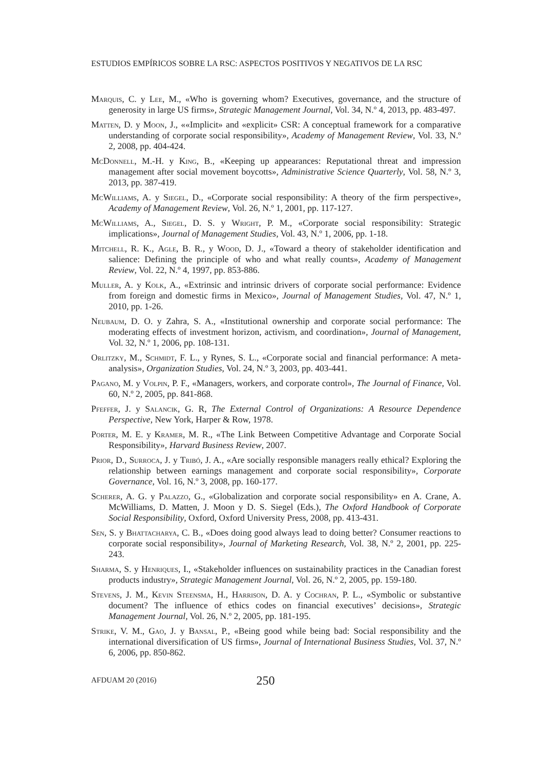ESTUDIOS EMPÍRICOS SOBRE LA RSC: ASPECTOS POSITIVOS Y NEGATIVOS DE LA RSC
Marquis, C. y Lee, M., «Who is governing whom? Executives, governance, and the structure of generosity in large US firms», Strategic Management Journal, Vol. 34, N.º 4, 2013, pp. 483-497.
Matten, D. y Moon, J., ««Implicit» and «explicit» CSR: A conceptual framework for a comparative understanding of corporate social responsibility», Academy of Management Review, Vol. 33, N.º 2, 2008, pp. 404-424.
McDonnell, M.-H. y King, B., «Keeping up appearances: Reputational threat and impression management after social movement boycotts», Administrative Science Quarterly, Vol. 58, N.º 3, 2013, pp. 387-419.
McWilliams, A. y Siegel, D., «Corporate social responsibility: A theory of the firm perspective», Academy of Management Review, Vol. 26, N.º 1, 2001, pp. 117-127.
McWilliams, A., Siegel, D. S. y Wright, P. M., «Corporate social responsibility: Strategic implications», Journal of Management Studies, Vol. 43, N.º 1, 2006, pp. 1-18.
Mitchell, R. K., Agle, B. R., y Wood, D. J., «Toward a theory of stakeholder identification and salience: Defining the principle of who and what really counts», Academy of Management Review, Vol. 22, N.º 4, 1997, pp. 853-886.
Muller, A. y Kolk, A., «Extrinsic and intrinsic drivers of corporate social performance: Evidence from foreign and domestic firms in Mexico», Journal of Management Studies, Vol. 47, N.º 1, 2010, pp. 1-26.
Neubaum, D. O. y Zahra, S. A., «Institutional ownership and corporate social performance: The moderating effects of investment horizon, activism, and coordination», Journal of Management, Vol. 32, N.º 1, 2006, pp. 108-131.
Orlitzky, M., Schmidt, F. L., y Rynes, S. L., «Corporate social and financial performance: A meta-analysis», Organization Studies, Vol. 24, N.º 3, 2003, pp. 403-441.
Pagano, M. y Volpin, P. F., «Managers, workers, and corporate control», The Journal of Finance, Vol. 60, N.º 2, 2005, pp. 841-868.
Pfeffer, J. y Salancik, G. R, The External Control of Organizations: A Resource Dependence Perspective, New York, Harper & Row, 1978.
Porter, M. E. y Kramer, M. R., «The Link Between Competitive Advantage and Corporate Social Responsibility», Harvard Business Review, 2007.
Prior, D., Surroca, J. y Tribó, J. A., «Are socially responsible managers really ethical? Exploring the relationship between earnings management and corporate social responsibility», Corporate Governance, Vol. 16, N.º 3, 2008, pp. 160-177.
Scherer, A. G. y Palazzo, G., «Globalization and corporate social responsibility» en A. Crane, A. McWilliams, D. Matten, J. Moon y D. S. Siegel (Eds.), The Oxford Handbook of Corporate Social Responsibility, Oxford, Oxford University Press, 2008, pp. 413-431.
Sen, S. y Bhattacharya, C. B., «Does doing good always lead to doing better? Consumer reactions to corporate social responsibility», Journal of Marketing Research, Vol. 38, N.º 2, 2001, pp. 225-243.
Sharma, S. y Henriques, I., «Stakeholder influences on sustainability practices in the Canadian forest products industry», Strategic Management Journal, Vol. 26, N.º 2, 2005, pp. 159-180.
Stevens, J. M., Kevin Steensma, H., Harrison, D. A. y Cochran, P. L., «Symbolic or substantive document? The influence of ethics codes on financial executives’ decisions», Strategic Management Journal, Vol. 26, N.º 2, 2005, pp. 181-195.
Strike, V. M., Gao, J. y Bansal, P., «Being good while being bad: Social responsibility and the international diversification of US firms», Journal of International Business Studies, Vol. 37, N.º 6, 2006, pp. 850-862.
AFDUAM 20 (2016) 250